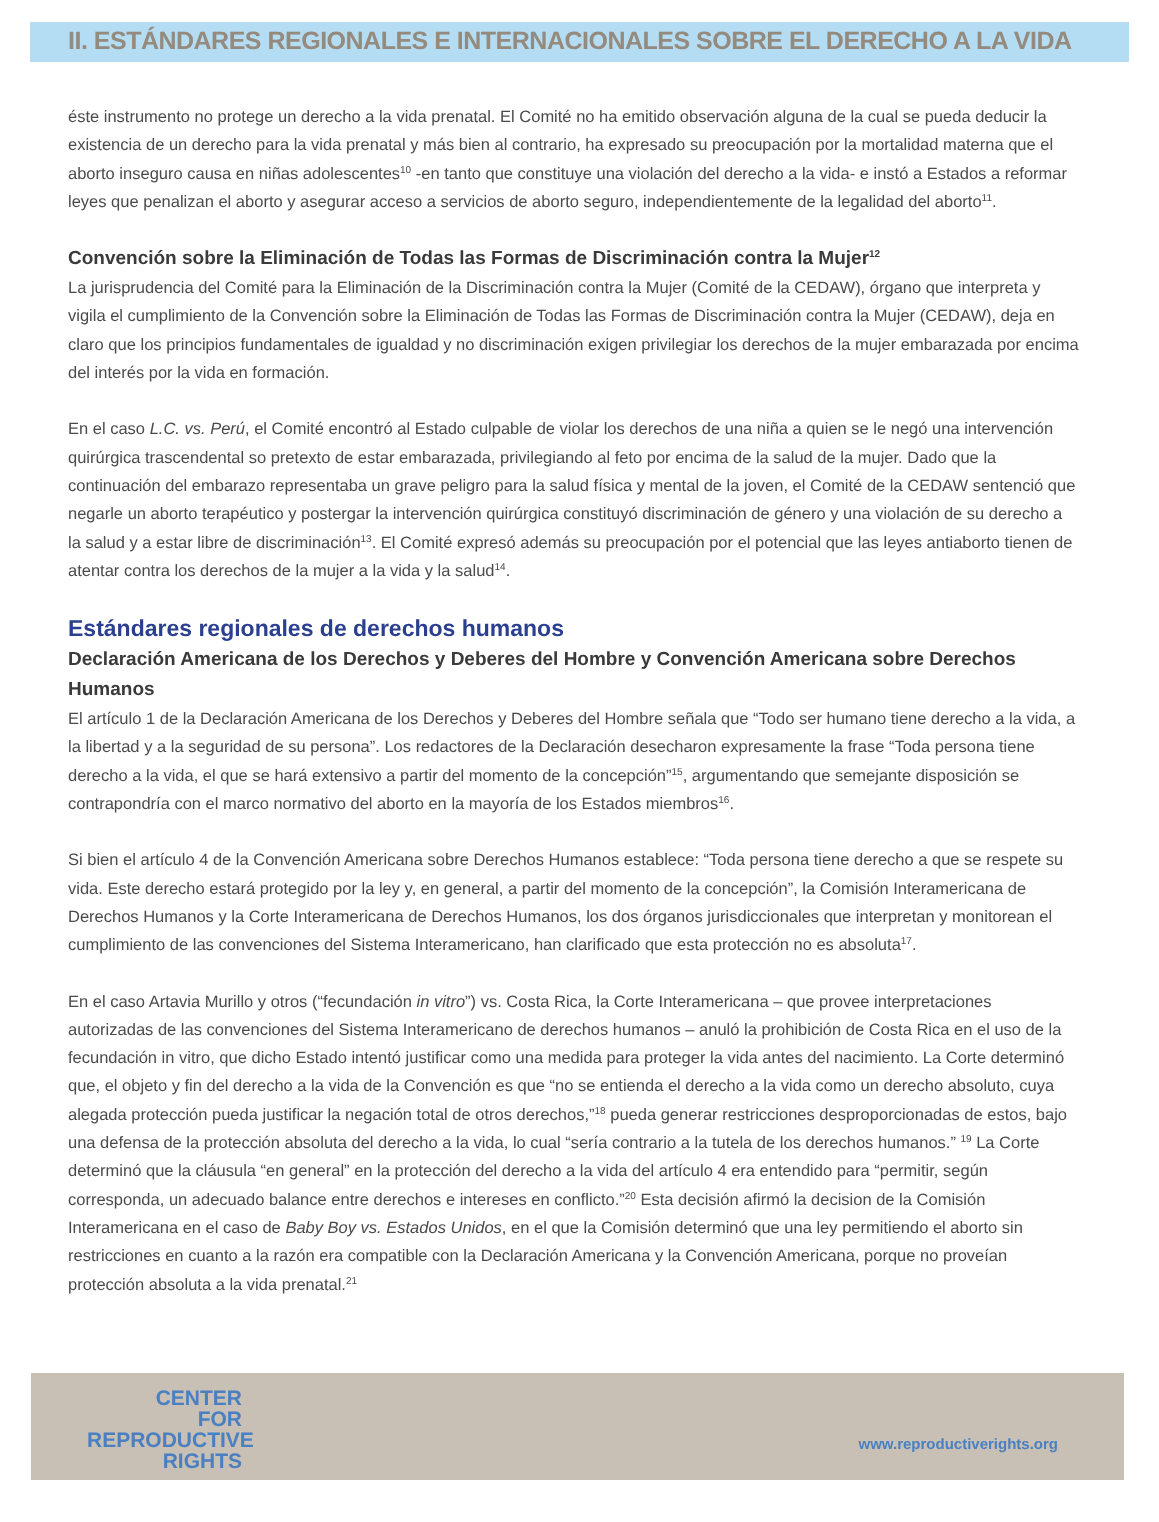II. ESTÁNDARES REGIONALES E INTERNACIONALES SOBRE EL DERECHO A LA VIDA
éste instrumento no protege un derecho a la vida prenatal. El Comité no ha emitido observación alguna de la cual se pueda deducir la existencia de un derecho para la vida prenatal y más bien al contrario, ha expresado su preocupación por la mortalidad materna que el aborto inseguro causa en niñas adolescentes<sup>10</sup> -en tanto que constituye una violación del derecho a la vida- e instó a Estados a reformar leyes que penalizan el aborto y asegurar acceso a servicios de aborto seguro, independientemente de la legalidad del aborto<sup>11</sup>.
Convención sobre la Eliminación de Todas las Formas de Discriminación contra la Mujer<sup>12</sup>
La jurisprudencia del Comité para la Eliminación de la Discriminación contra la Mujer (Comité de la CEDAW), órgano que interpreta y vigila el cumplimiento de la Convención sobre la Eliminación de Todas las Formas de Discriminación contra la Mujer (CEDAW), deja en claro que los principios fundamentales de igualdad y no discriminación exigen privilegiar los derechos de la mujer embarazada por encima del interés por la vida en formación.
En el caso L.C. vs. Perú, el Comité encontró al Estado culpable de violar los derechos de una niña a quien se le negó una intervención quirúrgica trascendental so pretexto de estar embarazada, privilegiando al feto por encima de la salud de la mujer. Dado que la continuación del embarazo representaba un grave peligro para la salud física y mental de la joven, el Comité de la CEDAW sentenció que negarle un aborto terapéutico y postergar la intervención quirúrgica constituyó discriminación de género y una violación de su derecho a la salud y a estar libre de discriminación<sup>13</sup>. El Comité expresó además su preocupación por el potencial que las leyes antiaborto tienen de atentar contra los derechos de la mujer a la vida y la salud<sup>14</sup>.
Estándares regionales de derechos humanos
Declaración Americana de los Derechos y Deberes del Hombre y Convención Americana sobre Derechos Humanos
El artículo 1 de la Declaración Americana de los Derechos y Deberes del Hombre señala que “Todo ser humano tiene derecho a la vida, a la libertad y a la seguridad de su persona”. Los redactores de la Declaración desecharon expresamente la frase “Toda persona tiene derecho a la vida, el que se hará extensivo a partir del momento de la concepción”<sup>15</sup>, argumentando que semejante disposición se contrapondría con el marco normativo del aborto en la mayoría de los Estados miembros<sup>16</sup>.
Si bien el artículo 4 de la Convención Americana sobre Derechos Humanos establece: “Toda persona tiene derecho a que se respete su vida. Este derecho estará protegido por la ley y, en general, a partir del momento de la concepción”, la Comisión Interamericana de Derechos Humanos y la Corte Interamericana de Derechos Humanos, los dos órganos jurisdiccionales que interpretan y monitorean el cumplimiento de las convenciones del Sistema Interamericano, han clarificado que esta protección no es absoluta<sup>17</sup>.
En el caso Artavia Murillo y otros (“fecundación in vitro”) vs. Costa Rica, la Corte Interamericana – que provee interpretaciones autorizadas de las convenciones del Sistema Interamericano de derechos humanos – anuló la prohibición de Costa Rica en el uso de la fecundación in vitro, que dicho Estado intentó justificar como una medida para proteger la vida antes del nacimiento. La Corte determinó que, el objeto y fin del derecho a la vida de la Convención es que “no se entienda el derecho a la vida como un derecho absoluto, cuya alegada protección pueda justificar la negación total de otros derechos,”<sup>18</sup> pueda generar restricciones desproporcionadas de estos, bajo una defensa de la protección absoluta del derecho a la vida, lo cual “sería contrario a la tutela de los derechos humanos.” <sup>19</sup> La Corte determinó que la cláusula “en general” en la protección del derecho a la vida del artículo 4 era entendido para “permitir, según corresponda, un adecuado balance entre derechos e intereses en conflicto.”<sup>20</sup> Esta decisión afirmó la decision de la Comisión Interamericana en el caso de Baby Boy vs. Estados Unidos, en el que la Comisión determinó que una ley permitiendo el aborto sin restricciones en cuanto a la razón era compatible con la Declaración Americana y la Convención Americana, porque no proveían protección absoluta a la vida prenatal.<sup>21</sup>
CENTER
FOR
REPRODUCTIVE
RIGHTS
www.reproductiverights.org